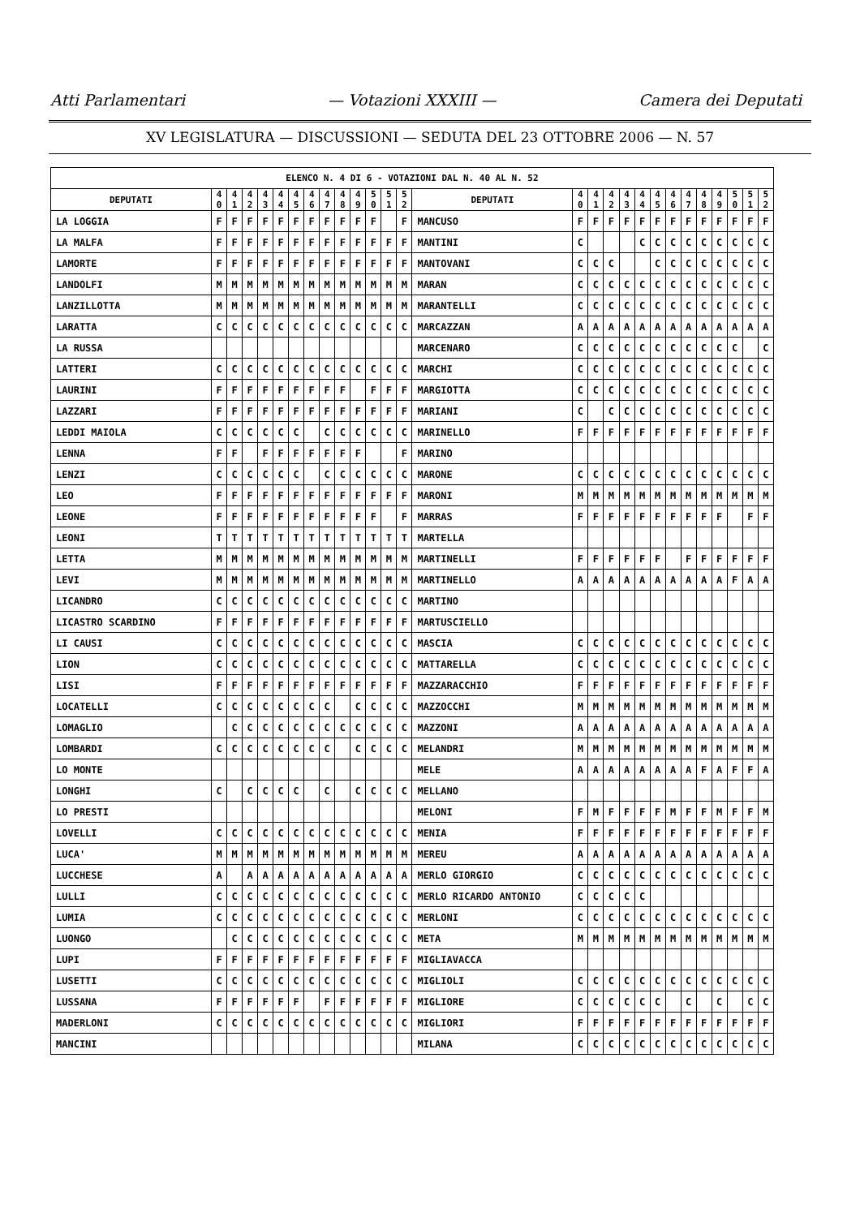Atti Parlamentari — Votazioni XXXIII — Camera dei Deputati
XV LEGISLATURA — DISCUSSIONI — SEDUTA DEL 23 OTTOBRE 2006 — N. 57
| ELENCO N. 4 DI 6 - VOTAZIONI DAL N. 40 AL N. 52 | | | | | | | | | | | | | | | | | | | | | | | | | | | |
| --- | --- | --- | --- | --- | --- | --- | --- | --- | --- | --- | --- | --- | --- | --- | --- | --- | --- | --- | --- | --- | --- | --- | --- | --- | --- | --- | --- |
| DEPUTATI | 4 0 | 4 1 | 4 2 | 4 3 | 4 4 | 4 5 | 4 6 | 4 7 | 4 8 | 4 9 | 5 0 | 5 1 | 5 2 | DEPUTATI | 4 0 | 4 1 | 4 2 | 4 3 | 4 4 | 4 5 | 4 6 | 4 7 | 4 8 | 4 9 | 5 0 | 5 1 | 5 2 |
| LA LOGGIA | F | F | F | F | F | F | F | F | F | F | F | | F | MANCUSO | F | F | F | F | F | F | F | F | F | F | F | F | F |
| LA MALFA | F | F | F | F | F | F | F | F | F | F | F | F | F | MANTINI | C | | | | C | C | C | C | C | C | C | C | C |
| LAMORTE | F | F | F | F | F | F | F | F | F | F | F | F | F | MANTOVANI | C | C | C | | | C | C | C | C | C | C | C | C |
| LANDOLFI | M | M | M | M | M | M | M | M | M | M | M | M | M | MARAN | C | C | C | C | C | C | C | C | C | C | C | C | C |
| LANZILLOTTA | M | M | M | M | M | M | M | M | M | M | M | M | M | MARANTELLI | C | C | C | C | C | C | C | C | C | C | C | C | C |
| LARATTA | C | C | C | C | C | C | C | C | C | C | C | C | C | MARCAZZAN | A | A | A | A | A | A | A | A | A | A | A | A | A |
| LA RUSSA | | | | | | | | | | | | | | MARCENARO | C | C | C | C | C | C | C | C | C | C | C | | C |
| LATTERI | C | C | C | C | C | C | C | C | C | C | C | C | C | MARCHI | C | C | C | C | C | C | C | C | C | C | C | C | C |
| LAURINI | F | F | F | F | F | F | F | F | F | | F | F | F | MARGIOTTA | C | C | C | C | C | C | C | C | C | C | C | C | C |
| LAZZARI | F | F | F | F | F | F | F | F | F | F | F | F | F | MARIANI | C | | C | C | C | C | C | C | C | C | C | C | C |
| LEDDI MAIOLA | C | C | C | C | C | C | | C | C | C | C | C | C | MARINELLO | F | F | F | F | F | F | F | F | F | F | F | F | F |
| LENNA | F | F | | F | F | F | F | F | F | F | | | F | MARINO | | | | | | | | | | | | | |
| LENZI | C | C | C | C | C | C | | C | C | C | C | C | C | MARONE | C | C | C | C | C | C | C | C | C | C | C | C | C |
| LEO | F | F | F | F | F | F | F | F | F | F | F | F | F | MARONI | M | M | M | M | M | M | M | M | M | M | M | M | M |
| LEONE | F | F | F | F | F | F | F | F | F | F | F | | F | MARRAS | F | F | F | F | F | F | F | F | F | F | | F | F |
| LEONI | T | T | T | T | T | T | T | T | T | T | T | T | T | MARTELLA | | | | | | | | | | | | | |
| LETTA | M | M | M | M | M | M | M | M | M | M | M | M | M | MARTINELLI | F | F | F | F | F | F | | F | F | F | F | F | F |
| LEVI | M | M | M | M | M | M | M | M | M | M | M | M | M | MARTINELLO | A | A | A | A | A | A | A | A | A | A | F | A | A |
| LICANDRO | C | C | C | C | C | C | C | C | C | C | C | C | C | MARTINO | | | | | | | | | | | | | |
| LICASTRO SCARDINO | F | F | F | F | F | F | F | F | F | F | F | F | F | MARTUSCIELLO | | | | | | | | | | | | | |
| LI CAUSI | C | C | C | C | C | C | C | C | C | C | C | C | C | MASCIA | C | C | C | C | C | C | C | C | C | C | C | C | C |
| LION | C | C | C | C | C | C | C | C | C | C | C | C | C | MATTARELLA | C | C | C | C | C | C | C | C | C | C | C | C | C |
| LISI | F | F | F | F | F | F | F | F | F | F | F | F | F | MAZZARACCHIO | F | F | F | F | F | F | F | F | F | F | F | F | F |
| LOCATELLI | C | C | C | C | C | C | C | C | | C | C | C | C | MAZZOCCHI | M | M | M | M | M | M | M | M | M | M | M | M | M |
| LOMAGLIO | | C | C | C | C | C | C | C | C | C | C | C | C | MAZZONI | A | A | A | A | A | A | A | A | A | A | A | A | A |
| LOMBARDI | C | C | C | C | C | C | C | C | | C | C | C | C | MELANDRI | M | M | M | M | M | M | M | M | M | M | M | M | M |
| LO MONTE | | | | | | | | | | | | | | MELE | A | A | A | A | A | A | A | A | F | A | F | F | A |
| LONGHI | C | | C | C | C | C | | C | | C | C | C | C | MELLANO | | | | | | | | | | | | | |
| LO PRESTI | | | | | | | | | | | | | | MELONI | F | M | F | F | F | F | M | F | F | M | F | F | M |
| LOVELLI | C | C | C | C | C | C | C | C | C | C | C | C | C | MENIA | F | F | F | F | F | F | F | F | F | F | F | F | F |
| LUCA' | M | M | M | M | M | M | M | M | M | M | M | M | M | MEREU | A | A | A | A | A | A | A | A | A | A | A | A | A |
| LUCCHESE | A | | A | A | A | A | A | A | A | A | A | A | A | MERLO GIORGIO | C | C | C | C | C | C | C | C | C | C | C | C | C |
| LULLI | C | C | C | C | C | C | C | C | C | C | C | C | C | MERLO RICARDO ANTONIO | C | C | C | C | C | | | | | | | | |
| LUMIA | C | C | C | C | C | C | C | C | C | C | C | C | C | MERLONI | C | C | C | C | C | C | C | C | C | C | C | C | C |
| LUONGO | | C | C | C | C | C | C | C | C | C | C | C | C | META | M | M | M | M | M | M | M | M | M | M | M | M | M |
| LUPI | F | F | F | F | F | F | F | F | F | F | F | F | F | MIGLIAVACCA | | | | | | | | | | | | | |
| LUSETTI | C | C | C | C | C | C | C | C | C | C | C | C | C | MIGLIOLI | C | C | C | C | C | C | C | C | C | C | C | C | C |
| LUSSANA | F | F | F | F | F | F | | F | F | F | F | F | F | MIGLIORE | C | C | C | C | C | C | | C | | C | | C | C |
| MADERLONI | C | C | C | C | C | C | C | C | C | C | C | C | C | MIGLIORI | F | F | F | F | F | F | F | F | F | F | F | F | F |
| MANCINI | | | | | | | | | | | | | | MILANA | C | C | C | C | C | C | C | C | C | C | C | C | C |